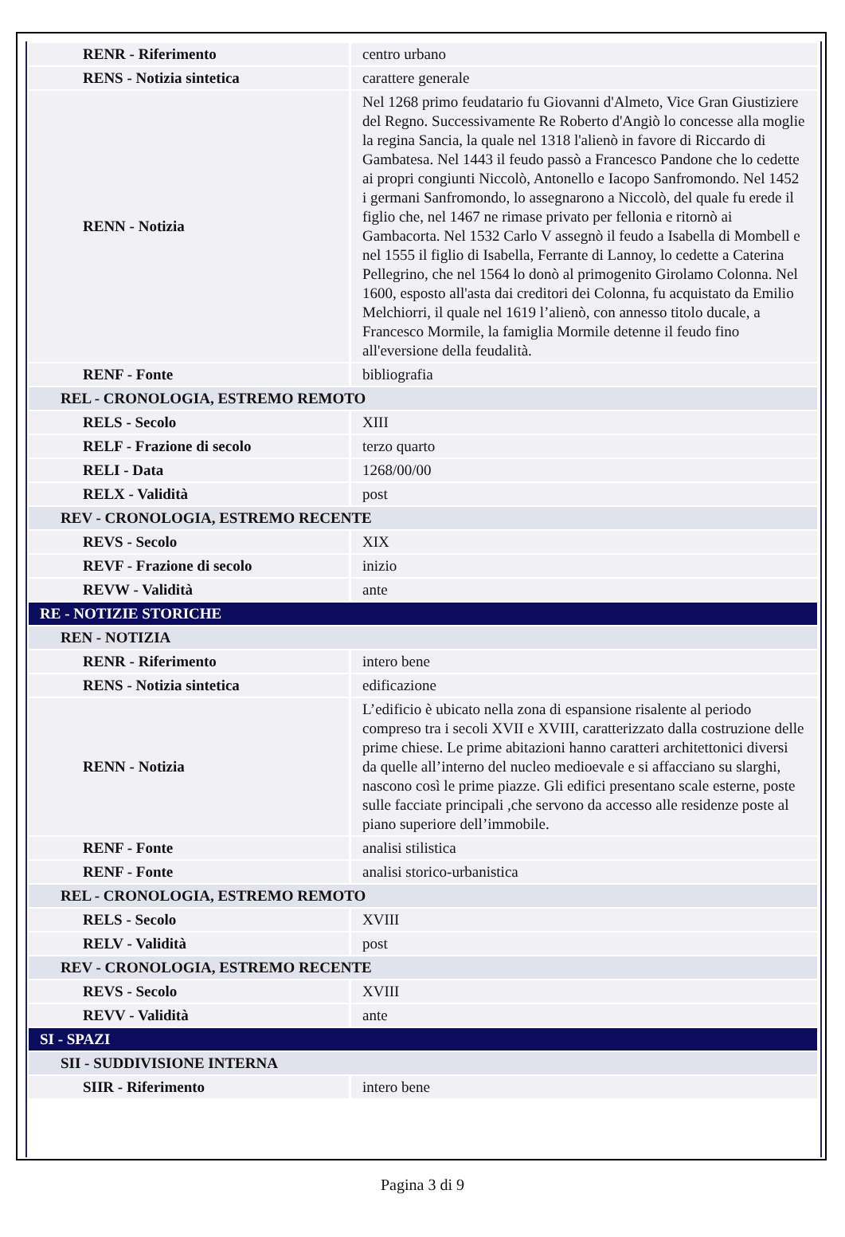| RENR - Riferimento | centro urbano |
| RENS - Notizia sintetica | carattere generale |
| RENN - Notizia | Nel 1268 primo feudatario fu Giovanni d'Almeto, Vice Gran Giustiziere del Regno. Successivamente Re Roberto d'Angiò lo concesse alla moglie la regina Sancia, la quale nel 1318 l'alienò in favore di Riccardo di Gambatesa. Nel 1443 il feudo passò a Francesco Pandone che lo cedette ai propri congiunti Niccolò, Antonello e Iacopo Sanfromondo. Nel 1452 i germani Sanfromondo, lo assegnarono a Niccolò, del quale fu erede il figlio che, nel 1467 ne rimase privato per fellonia e ritornò ai Gambacorta. Nel 1532 Carlo V assegnò il feudo a Isabella di Mombell e nel 1555 il figlio di Isabella, Ferrante di Lannoy, lo cedette a Caterina Pellegrino, che nel 1564 lo donò al primogenito Girolamo Colonna. Nel 1600, esposto all'asta dai creditori dei Colonna, fu acquistato da Emilio Melchiorri, il quale nel 1619 l’alienò, con annesso titolo ducale, a Francesco Mormile, la famiglia Mormile detenne il feudo fino all'eversione della feudalità. |
| RENF - Fonte | bibliografia |
| REL - CRONOLOGIA, ESTREMO REMOTO | |
| RELS - Secolo | XIII |
| RELF - Frazione di secolo | terzo quarto |
| RELI - Data | 1268/00/00 |
| RELX - Validità | post |
| REV - CRONOLOGIA, ESTREMO RECENTE | |
| REVS - Secolo | XIX |
| REVF - Frazione di secolo | inizio |
| REVW - Validità | ante |
| RE - NOTIZIE STORICHE | |
| REN - NOTIZIA | |
| RENR - Riferimento | intero bene |
| RENS - Notizia sintetica | edificazione |
| RENN - Notizia | L’edificio è ubicato nella zona di espansione risalente al periodo compreso tra i secoli XVII e XVIII, caratterizzato dalla costruzione delle prime chiese. Le prime abitazioni hanno caratteri architettonici diversi da quelle all’interno del nucleo medioevale e si affacciano su slarghi, nascono così le prime piazze. Gli edifici presentano scale esterne, poste sulle facciate principali ,che servono da accesso alle residenze poste al piano superiore dell’immobile. |
| RENF - Fonte | analisi stilistica |
| RENF - Fonte | analisi storico-urbanistica |
| REL - CRONOLOGIA, ESTREMO REMOTO | |
| RELS - Secolo | XVIII |
| RELV - Validità | post |
| REV - CRONOLOGIA, ESTREMO RECENTE | |
| REVS - Secolo | XVIII |
| REVV - Validità | ante |
| SI - SPAZI | |
| SII - SUDDIVISIONE INTERNA | |
| SIIR - Riferimento | intero bene |
Pagina 3 di 9